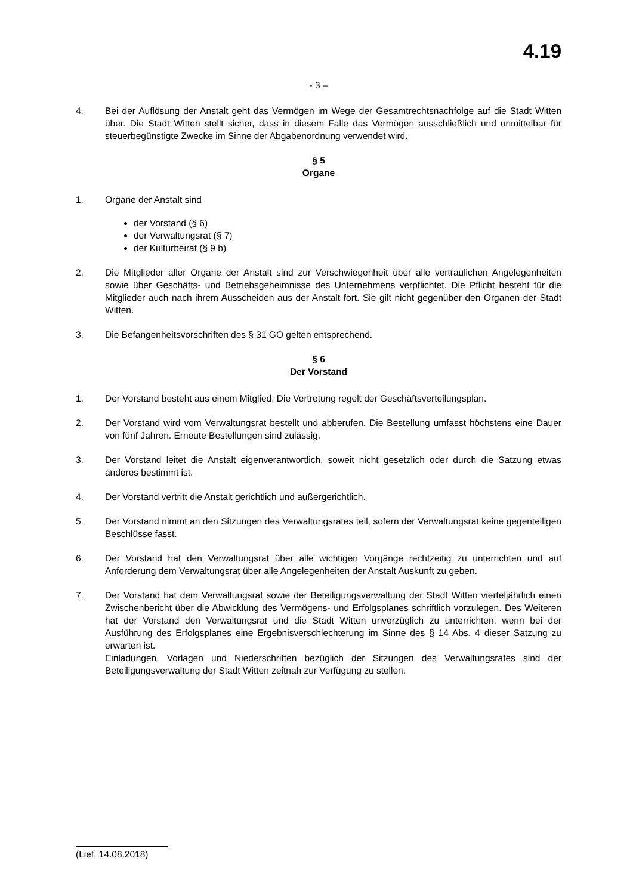4.19
- 3 –
4. Bei der Auflösung der Anstalt geht das Vermögen im Wege der Gesamtrechtsnachfolge auf die Stadt Witten über. Die Stadt Witten stellt sicher, dass in diesem Falle das Vermögen ausschließlich und unmittelbar für steuerbegünstigte Zwecke im Sinne der Abgabenordnung verwendet wird.
§ 5
Organe
1. Organe der Anstalt sind
der Vorstand (§ 6)
der Verwaltungsrat (§ 7)
der Kulturbeirat (§ 9 b)
2. Die Mitglieder aller Organe der Anstalt sind zur Verschwiegenheit über alle vertraulichen Angelegenheiten sowie über Geschäfts- und Betriebsgeheimnisse des Unternehmens verpflichtet. Die Pflicht besteht für die Mitglieder auch nach ihrem Ausscheiden aus der Anstalt fort. Sie gilt nicht gegenüber den Organen der Stadt Witten.
3. Die Befangenheitsvorschriften des § 31 GO gelten entsprechend.
§ 6
Der Vorstand
1. Der Vorstand besteht aus einem Mitglied. Die Vertretung regelt der Geschäftsverteilungsplan.
2. Der Vorstand wird vom Verwaltungsrat bestellt und abberufen. Die Bestellung umfasst höchstens eine Dauer von fünf Jahren. Erneute Bestellungen sind zulässig.
3. Der Vorstand leitet die Anstalt eigenverantwortlich, soweit nicht gesetzlich oder durch die Satzung etwas anderes bestimmt ist.
4. Der Vorstand vertritt die Anstalt gerichtlich und außergerichtlich.
5. Der Vorstand nimmt an den Sitzungen des Verwaltungsrates teil, sofern der Verwaltungsrat keine gegenteiligen Beschlüsse fasst.
6. Der Vorstand hat den Verwaltungsrat über alle wichtigen Vorgänge rechtzeitig zu unterrichten und auf Anforderung dem Verwaltungsrat über alle Angelegenheiten der Anstalt Auskunft zu geben.
7. Der Vorstand hat dem Verwaltungsrat sowie der Beteiligungsverwaltung der Stadt Witten vierteljährlich einen Zwischenbericht über die Abwicklung des Vermögens- und Erfolgsplanes schriftlich vorzulegen. Des Weiteren hat der Vorstand den Verwaltungsrat und die Stadt Witten unverzüglich zu unterrichten, wenn bei der Ausführung des Erfolgsplanes eine Ergebnisverschlechterung im Sinne des § 14 Abs. 4 dieser Satzung zu erwarten ist.
Einladungen, Vorlagen und Niederschriften bezüglich der Sitzungen des Verwaltungsrates sind der Beteiligungsverwaltung der Stadt Witten zeitnah zur Verfügung zu stellen.
(Lief. 14.08.2018)